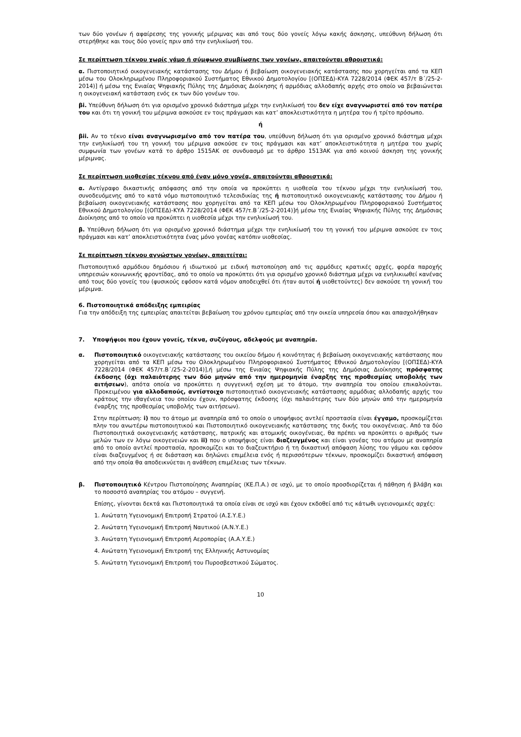των δύο γονέων ή αφαίρεσης της γονικής μέριμνας και από τους δύο γονείς λόγω κακής άσκησης, υπεύθυνη δήλωση ότι στερήθηκε και τους δύο γονείς πριν από την ενηλικίωσή του.
Σε περίπτωση τέκνου χωρίς γάμο ή σύμφωνο συμβίωσης των γονέων, απαιτούνται αθροιστικά:
α. Πιστοποιητικό οικογενειακής κατάστασης του Δήμου ή βεβαίωση οικογενειακής κατάστασης που χορηγείται από τα ΚΕΠ μέσω του Ολοκληρωμένου Πληροφοριακού Συστήματος Εθνικού Δημοτολογίου [(ΟΠΣΕΔ)-ΚΥΑ 7228/2014 (ΦΕΚ 457/τ Β΄/25-2-2014)] ή μέσω της Ενιαίας Ψηφιακής Πύλης της Δημόσιας Διοίκησης ή αρμόδιας αλλοδαπής αρχής στο οποίο να βεβαιώνεται η οικογενειακή κατάσταση ενός εκ των δύο γονέων του.
βi. Υπεύθυνη δήλωση ότι για ορισμένο χρονικό διάστημα μέχρι την ενηλικίωσή του δεν είχε αναγνωριστεί από τον πατέρα του και ότι τη γονική του μέριμνα ασκούσε εν τοις πράγμασι και κατ’ αποκλειστικότητα η μητέρα του ή τρίτο πρόσωπο.
ή
βii. Αν το τέκνο είναι αναγνωρισμένο από τον πατέρα του, υπεύθυνη δήλωση ότι για ορισμένο χρονικό διάστημα μέχρι την ενηλικίωσή του τη γονική του μέριμνα ασκούσε εν τοις πράγμασι και κατ’ αποκλειστικότητα η μητέρα του χωρίς συμφωνία των γονέων κατά το άρθρο 1515ΑΚ σε συνδυασμό με το άρθρο 1513ΑΚ για από κοινού άσκηση της γονικής μέριμνας.
Σε περίπτωση υιοθεσίας τέκνου από έναν μόνο γονέα, απαιτούνται αθροιστικά:
α. Αντίγραφο δικαστικής απόφασης από την οποία να προκύπτει η υιοθεσία του τέκνου μέχρι την ενηλικίωσή του, συνοδευόμενης από το κατά νόμο πιστοποιητικό τελεσιδικίας της ή πιστοποιητικό οικογενειακής κατάστασης του Δήμου ή βεβαίωση οικογενειακής κατάστασης που χορηγείται από τα ΚΕΠ μέσω του Ολοκληρωμένου Πληροφοριακού Συστήματος Εθνικού Δημοτολογίου [(ΟΠΣΕΔ)-ΚΥΑ 7228/2014 (ΦΕΚ 457/τ.Β΄/25-2-2014)]ή μέσω της Ενιαίας Ψηφιακής Πύλης της Δημόσιας Διοίκησης από το οποίο να προκύπτει η υιοθεσία μέχρι την ενηλικίωσή του.
β. Υπεύθυνη δήλωση ότι για ορισμένο χρονικό διάστημα μέχρι την ενηλικίωσή του τη γονική του μέριμνα ασκούσε εν τοις πράγμασι και κατ’ αποκλειστικότητα ένας μόνο γονέας κατόπιν υιοθεσίας.
Σε περίπτωση τέκνου αγνώστων γονέων, απαιτείται:
Πιστοποιητικό αρμόδιου δημόσιου ή ιδιωτικού με ειδική πιστοποίηση από τις αρμόδιες κρατικές αρχές, φορέα παροχής υπηρεσιών κοινωνικής φροντίδας, από το οποίο να προκύπτει ότι για ορισμένο χρονικό διάστημα μέχρι να ενηλικιωθεί κανένας από τους δύο γονείς του (φυσικούς εφόσον κατά νόμον αποδειχθεί ότι ήταν αυτοί ή υιοθετούντες) δεν ασκούσε τη γονική του μέριμνα.
6. Πιστοποιητικά απόδειξης εμπειρίας
Για την απόδειξη της εμπειρίας απαιτείται βεβαίωση του χρόνου εμπειρίας από την οικεία υπηρεσία όπου και απασχολήθηκαν
7. Υποψήφιοι που έχουν γονείς, τέκνα, συζύγους, αδελφούς με αναπηρία.
α. Πιστοποιητικό οικογενειακής κατάστασης του οικείου δήμου ή κοινότητας ή βεβαίωση οικογενειακής κατάστασης που χορηγείται από τα ΚΕΠ μέσω του Ολοκληρωμένου Πληροφοριακού Συστήματος Εθνικού Δημοτολογίου [(ΟΠΣΕΔ)-ΚΥΑ 7228/2014 (ΦΕΚ 457/τ.Β΄/25-2-2014)],ή μέσω της Ενιαίας Ψηφιακής Πύλης της Δημόσιας Διοίκησης πρόσφατης έκδοσης (όχι παλαιότερης των δύο μηνών από την ημερομηνία έναρξης της προθεσμίας υποβολής των αιτήσεων), απότα οποία να προκύπτει η συγγενική σχέση με το άτομο, την αναπηρία του οποίου επικαλούνται. Προκειμένου για αλλοδαπούς, αντίστοιχο πιστοποιητικό οικογενειακής κατάστασης αρμόδιας αλλοδαπής αρχής του κράτους την ιθαγένεια του οποίου έχουν, πρόσφατης έκδοσης (όχι παλαιότερης των δύο μηνών από την ημερομηνία έναρξης της προθεσμίας υποβολής των αιτήσεων).
Στην περίπτωση: i) που το άτομο με αναπηρία από το οποίο ο υποψήφιος αντλεί προστασία είναι έγγαμο, προσκομίζεται πλην του ανωτέρω πιστοποιητικού και Πιστοποιητικό οικογενειακής κατάστασης της δικής του οικογένειας. Από τα δύο Πιστοποιητικά οικογενειακής κατάστασης, πατρικής και ατομικής οικογένειας, θα πρέπει να προκύπτει ο αριθμός των μελών των εν λόγω οικογενειών και ii) που ο υποψήφιος είναι διαζευγμένος και είναι γονέας του ατόμου με αναπηρία από το οποίο αντλεί προστασία, προσκομίζει και το διαζευκτήριο ή τη δικαστική απόφαση λύσης του γάμου και εφόσον είναι διαζευγμένος ή σε διάσταση και δηλώνει επιμέλεια ενός ή περισσότερων τέκνων, προσκομίζει δικαστική απόφαση από την οποία θα αποδεικνύεται η ανάθεση επιμέλειας των τέκνων.
β. Πιστοποιητικό Κέντρου Πιστοποίησης Αναπηρίας (ΚΕ.Π.Α.) σε ισχύ, με το οποίο προσδιορίζεται ή πάθηση ή βλάβη και το ποσοστό αναπηρίας του ατόμου – συγγενή.
Επίσης, γίνονται δεκτά και Πιστοποιητικά τα οποία είναι σε ισχύ και έχουν εκδοθεί από τις κάτωθι υγειονομικές αρχές:
1. Ανώτατη Υγειονομική Επιτροπή Στρατού (Α.Σ.Υ.Ε.)
2. Ανώτατη Υγειονομική Επιτροπή Ναυτικού (Α.Ν.Υ.Ε.)
3. Ανώτατη Υγειονομική Επιτροπή Αεροπορίας (Α.Α.Υ.Ε.)
4. Ανώτατη Υγειονομική Επιτροπή της Ελληνικής Αστυνομίας
5. Ανώτατη Υγειονομική Επιτροπή του Πυροσβεστικού Σώματος.
10